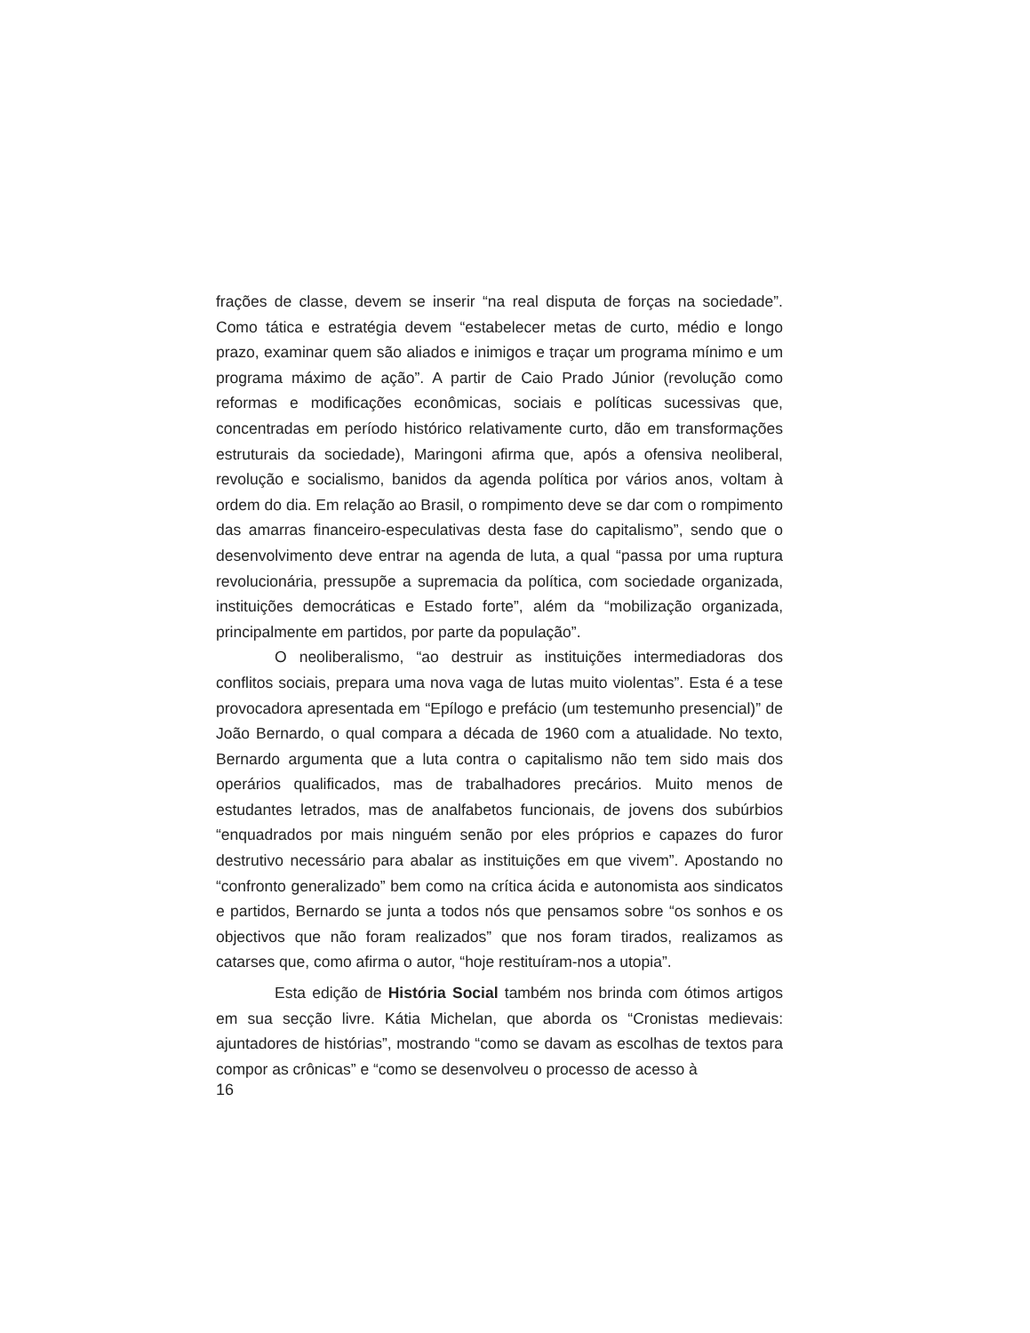frações de classe, devem se inserir “na real disputa de forças na sociedade”. Como tática e estratégia devem “estabelecer metas de curto, médio e longo prazo, examinar quem são aliados e inimigos e traçar um programa mínimo e um programa máximo de ação”. A partir de Caio Prado Júnior (revolução como reformas e modificações econômicas, sociais e políticas sucessivas que, concentradas em período histórico relativamente curto, dão em transformações estruturais da sociedade), Maringoni afirma que, após a ofensiva neoliberal, revolução e socialismo, banidos da agenda política por vários anos, voltam à ordem do dia. Em relação ao Brasil, o rompimento deve se dar com o rompimento das amarras financeiro-especulativas desta fase do capitalismo”, sendo que o desenvolvimento deve entrar na agenda de luta, a qual “passa por uma ruptura revolucionária, pressupõe a supremacia da política, com sociedade organizada, instituições democráticas e Estado forte”, além da “mobilização organizada, principalmente em partidos, por parte da população”.
O neoliberalismo, “ao destruir as instituições intermediadoras dos conflitos sociais, prepara uma nova vaga de lutas muito violentas”. Esta é a tese provocadora apresentada em “Epílogo e prefácio (um testemunho presencial)” de João Bernardo, o qual compara a década de 1960 com a atualidade. No texto, Bernardo argumenta que a luta contra o capitalismo não tem sido mais dos operários qualificados, mas de trabalhadores precários. Muito menos de estudantes letrados, mas de analfabetos funcionais, de jovens dos subúrbios “enquadrados por mais ninguém senão por eles próprios e capazes do furor destrutivo necessário para abalar as instituições em que vivem”. Apostando no “confronto generalizado” bem como na crítica ácida e autonomista aos sindicatos e partidos, Bernardo se junta a todos nós que pensamos sobre “os sonhos e os objectivos que não foram realizados” que nos foram tirados, realizamos as catarses que, como afirma o autor, “hoje restituíram-nos a utopia”.
Esta edição de História Social também nos brinda com ótimos artigos em sua secção livre. Kátia Michelan, que aborda os “Cronistas medievais: ajuntadores de histórias”, mostrando “como se davam as escolhas de textos para compor as crônicas” e “como se desenvolveu o processo de acesso à
16